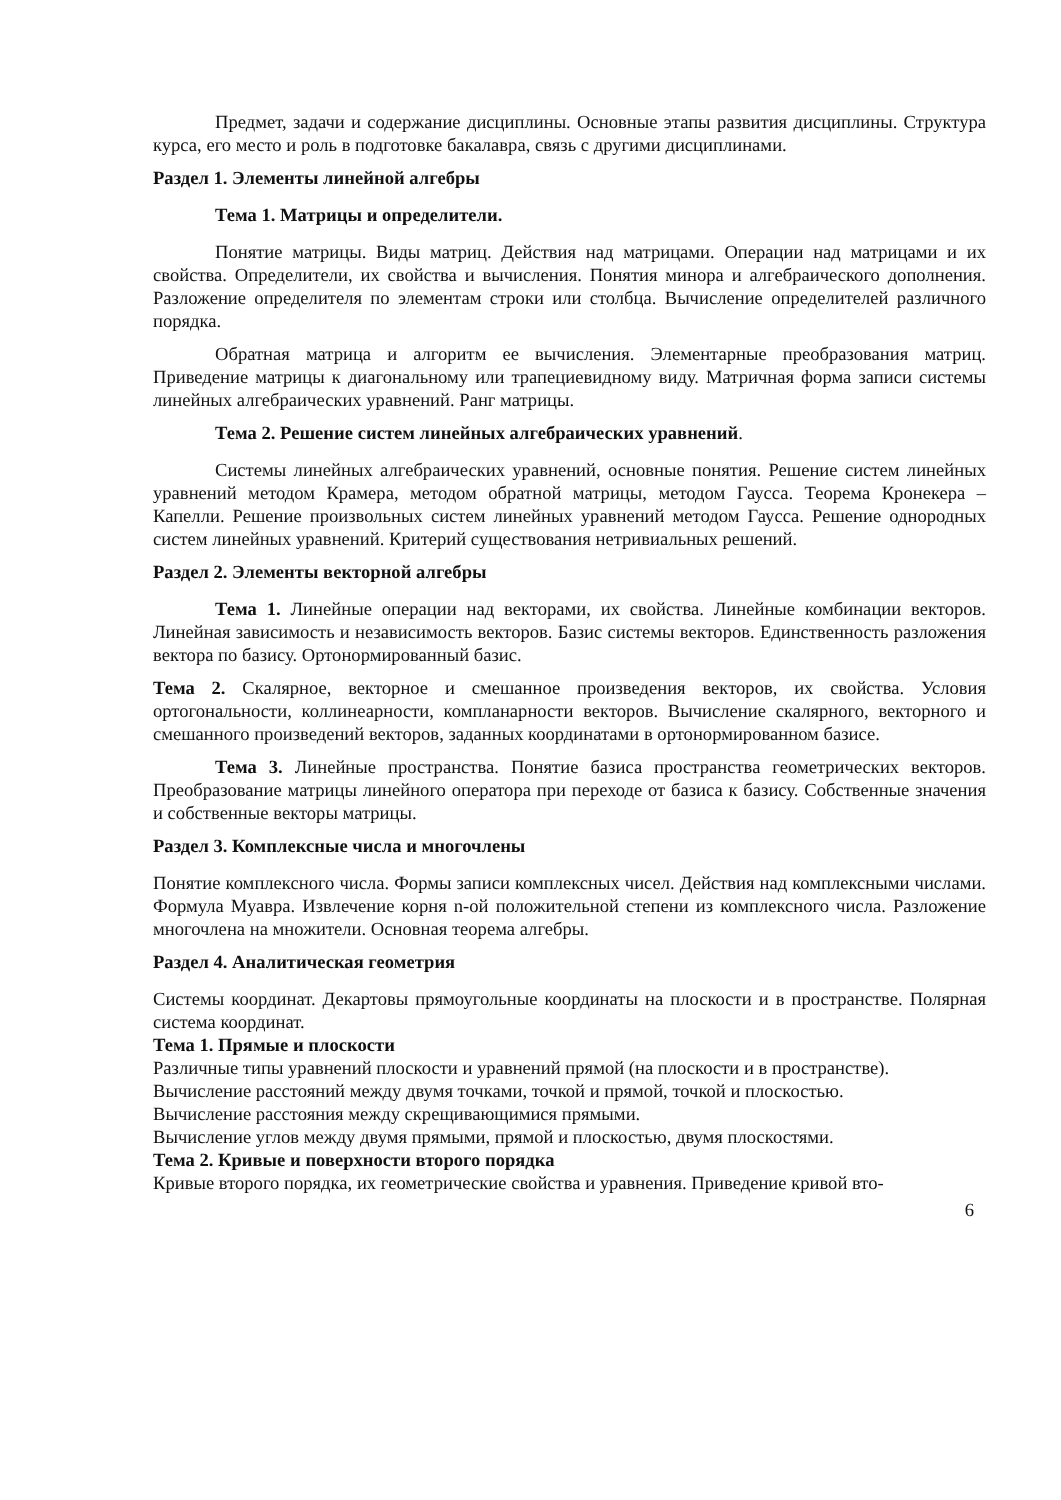Предмет, задачи и содержание дисциплины. Основные этапы развития дисциплины. Структура курса, его место и роль в подготовке бакалавра, связь с другими дисциплинами.
Раздел 1. Элементы линейной алгебры
Тема 1. Матрицы и определители.
Понятие матрицы. Виды матриц. Действия над матрицами. Операции над матрицами и их свойства. Определители, их свойства и вычисления. Понятия минора и алгебраического дополнения. Разложение определителя по элементам строки или столбца. Вычисление определителей различного порядка.
Обратная матрица и алгоритм ее вычисления. Элементарные преобразования матриц. Приведение матрицы к диагональному или трапециевидному виду. Матричная форма записи системы линейных алгебраических уравнений. Ранг матрицы.
Тема 2. Решение систем линейных алгебраических уравнений.
Системы линейных алгебраических уравнений, основные понятия. Решение систем линейных уравнений методом Крамера, методом обратной матрицы, методом Гаусса. Теорема Кронекера – Капелли. Решение произвольных систем линейных уравнений методом Гаусса. Решение однородных систем линейных уравнений. Критерий существования нетривиальных решений.
Раздел 2. Элементы векторной алгебры
Тема 1. Линейные операции над векторами, их свойства. Линейные комбинации векторов. Линейная зависимость и независимость векторов. Базис системы векторов. Единственность разложения вектора по базису. Ортонормированный базис.
Тема 2. Скалярное, векторное и смешанное произведения векторов, их свойства. Условия ортогональности, коллинеарности, компланарности векторов. Вычисление скалярного, векторного и смешанного произведений векторов, заданных координатами в ортонормированном базисе.
Тема 3. Линейные пространства. Понятие базиса пространства геометрических векторов. Преобразование матрицы линейного оператора при переходе от базиса к базису. Собственные значения и собственные векторы матрицы.
Раздел 3. Комплексные числа и многочлены
Понятие комплексного числа. Формы записи комплексных чисел. Действия над комплексными числами. Формула Муавра. Извлечение корня n-ой положительной степени из комплексного числа. Разложение многочлена на множители. Основная теорема алгебры.
Раздел 4. Аналитическая геометрия
Системы координат. Декартовы прямоугольные координаты на плоскости и в пространстве. Полярная система координат.
Тема 1. Прямые и плоскости
Различные типы уравнений плоскости и уравнений прямой (на плоскости и в пространстве).
Вычисление расстояний между двумя точками, точкой и прямой, точкой и плоскостью.
Вычисление расстояния между скрещивающимися прямыми.
Вычисление углов между двумя прямыми, прямой и плоскостью, двумя плоскостями.
Тема 2. Кривые и поверхности второго порядка
Кривые второго порядка, их геометрические свойства и уравнения. Приведение кривой вто-
6